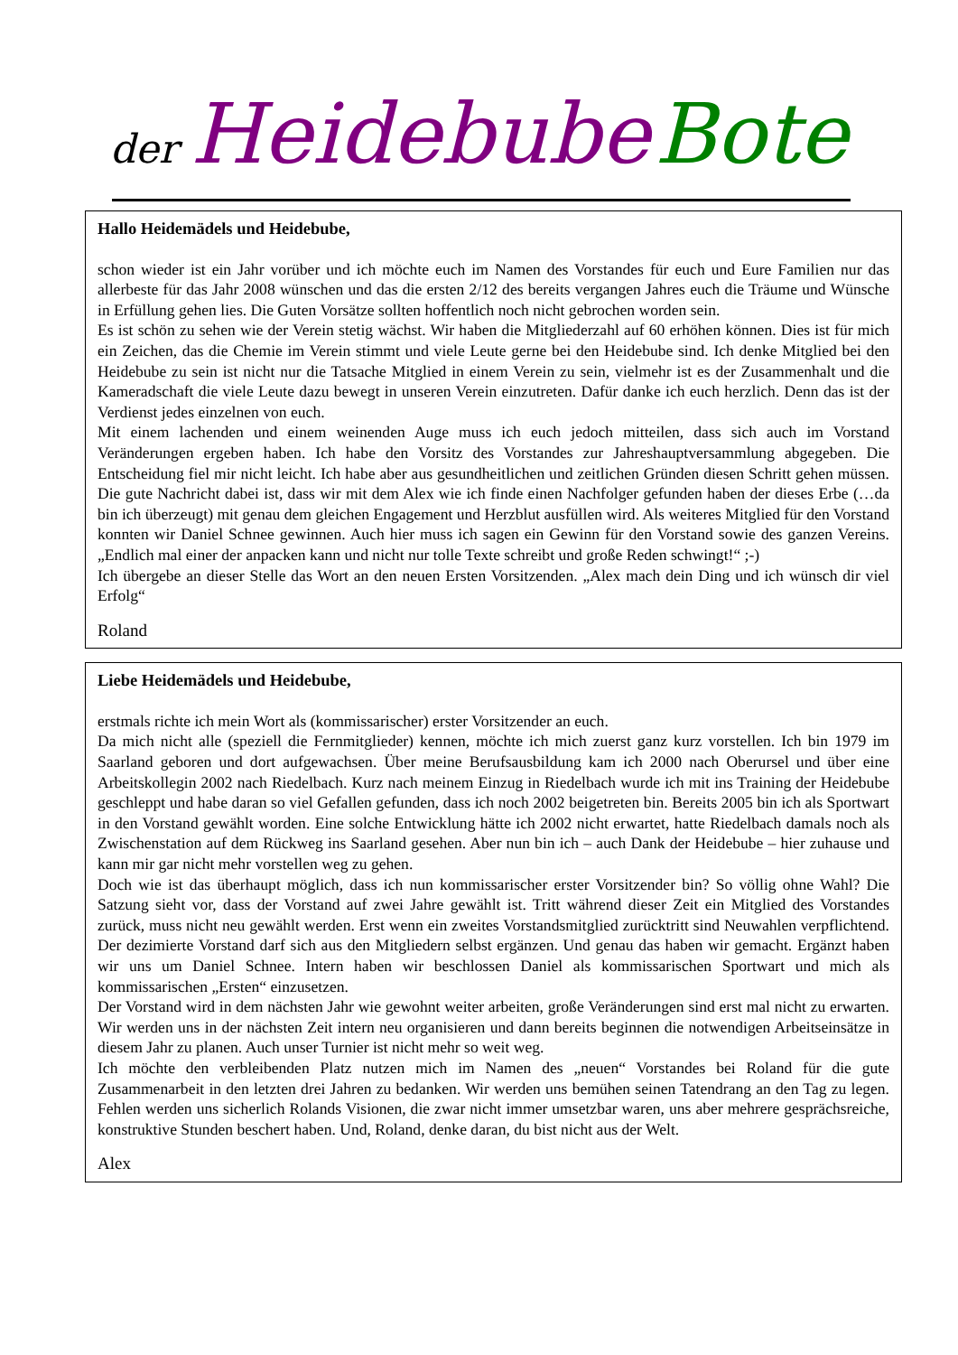der Heidebube Bote
Hallo Heidemädels und Heidebube,
schon wieder ist ein Jahr vorüber und ich möchte euch im Namen des Vorstandes für euch und Eure Familien nur das allerbeste für das Jahr 2008 wünschen und das die ersten 2/12 des bereits vergangen Jahres euch die Träume und Wünsche in Erfüllung gehen lies. Die Guten Vorsätze sollten hoffentlich noch nicht gebrochen worden sein.
Es ist schön zu sehen wie der Verein stetig wächst. Wir haben die Mitgliederzahl auf 60 erhöhen können. Dies ist für mich ein Zeichen, das die Chemie im Verein stimmt und viele Leute gerne bei den Heidebube sind. Ich denke Mitglied bei den Heidebube zu sein ist nicht nur die Tatsache Mitglied in einem Verein zu sein, vielmehr ist es der Zusammenhalt und die Kameradschaft die viele Leute dazu bewegt in unseren Verein einzutreten. Dafür danke ich euch herzlich. Denn das ist der Verdienst jedes einzelnen von euch.
Mit einem lachenden und einem weinenden Auge muss ich euch jedoch mitteilen, dass sich auch im Vorstand Veränderungen ergeben haben. Ich habe den Vorsitz des Vorstandes zur Jahreshauptversammlung abgegeben. Die Entscheidung fiel mir nicht leicht. Ich habe aber aus gesundheitlichen und zeitlichen Gründen diesen Schritt gehen müssen. Die gute Nachricht dabei ist, dass wir mit dem Alex wie ich finde einen Nachfolger gefunden haben der dieses Erbe (…da bin ich überzeugt) mit genau dem gleichen Engagement und Herzblut ausfüllen wird. Als weiteres Mitglied für den Vorstand konnten wir Daniel Schnee gewinnen. Auch hier muss ich sagen ein Gewinn für den Vorstand sowie des ganzen Vereins. „Endlich mal einer der anpacken kann und nicht nur tolle Texte schreibt und große Reden schwingt!“ ;-)
Ich übergebe an dieser Stelle das Wort an den neuen Ersten Vorsitzenden. „Alex mach dein Ding und ich wünsch dir viel Erfolg“
Roland
Liebe Heidemädels und Heidebube,
erstmals richte ich mein Wort als (kommissarischer) erster Vorsitzender an euch.
Da mich nicht alle (speziell die Fernmitglieder) kennen, möchte ich mich zuerst ganz kurz vorstellen. Ich bin 1979 im Saarland geboren und dort aufgewachsen. Über meine Berufsausbildung kam ich 2000 nach Oberursel und über eine Arbeitskollegin 2002 nach Riedelbach. Kurz nach meinem Einzug in Riedelbach wurde ich mit ins Training der Heidebube geschleppt und habe daran so viel Gefallen gefunden, dass ich noch 2002 beigetreten bin. Bereits 2005 bin ich als Sportwart in den Vorstand gewählt worden. Eine solche Entwicklung hätte ich 2002 nicht erwartet, hatte Riedelbach damals noch als Zwischenstation auf dem Rückweg ins Saarland gesehen. Aber nun bin ich – auch Dank der Heidebube – hier zuhause und kann mir gar nicht mehr vorstellen weg zu gehen.
Doch wie ist das überhaupt möglich, dass ich nun kommissarischer erster Vorsitzender bin? So völlig ohne Wahl? Die Satzung sieht vor, dass der Vorstand auf zwei Jahre gewählt ist. Tritt während dieser Zeit ein Mitglied des Vorstandes zurück, muss nicht neu gewählt werden. Erst wenn ein zweites Vorstandsmitglied zurücktritt sind Neuwahlen verpflichtend. Der dezimierte Vorstand darf sich aus den Mitgliedern selbst ergänzen. Und genau das haben wir gemacht. Ergänzt haben wir uns um Daniel Schnee. Intern haben wir beschlossen Daniel als kommissarischen Sportwart und mich als kommissarischen „Ersten“ einzusetzen.
Der Vorstand wird in dem nächsten Jahr wie gewohnt weiter arbeiten, große Veränderungen sind erst mal nicht zu erwarten. Wir werden uns in der nächsten Zeit intern neu organisieren und dann bereits beginnen die notwendigen Arbeitseinsätze in diesem Jahr zu planen. Auch unser Turnier ist nicht mehr so weit weg.
Ich möchte den verbleibenden Platz nutzen mich im Namen des „neuen“ Vorstandes bei Roland für die gute Zusammenarbeit in den letzten drei Jahren zu bedanken. Wir werden uns bemühen seinen Tatendrang an den Tag zu legen. Fehlen werden uns sicherlich Rolands Visionen, die zwar nicht immer umsetzbar waren, uns aber mehrere gesprächsreiche, konstruktive Stunden beschert haben. Und, Roland, denke daran, du bist nicht aus der Welt.
Alex